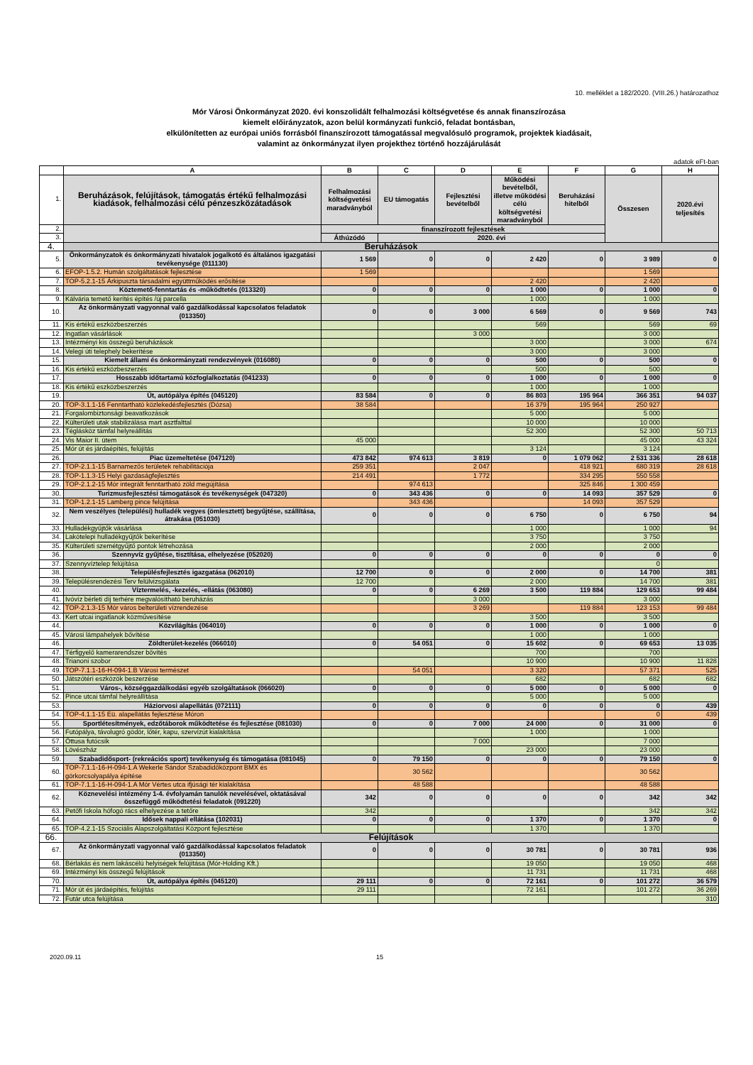10. melléklet a 182/2020. (VIII.26.) határozathoz
Mór Városi Önkormányzat 2020. évi konszolidált felhalmozási költségvetése és annak finanszírozása
kiemelt előirányzatok, azon belül kormányzati funkció, feladat bontásban,
elkülönítetten az európai uniós forrásból finanszírozott támogatással megvalósuló programok, projektek kiadásait,
valamint az önkormányzat ilyen projekthez történő hozzájárulását
adatok eFt-ban
| | A | B | C | D | E | F | G | H |
| --- | --- | --- | --- | --- | --- | --- | --- | --- |
| 1. | Beruházások, felújítások, támogatás értékű felhalmozási kiadások, felhalmozási célú pénzeszközátadások | Felhalmozási költségvetési maradványból | EU támogatás | Fejlesztési bevételből | Működési bevételből, illetve működési célú költségvetési maradványból | Beruházási hitelből | Összesen | 2020.évi teljesítés |
| 2. | | finanszírozott fejlesztések | | | | | | |
| 3. | | Áthúzódó | 2020. évi | | | | | |
| 4. | Beruházások | | | | | | | |
| 5. | Önkormányzatok és önkormányzati hivatalok jogalkotó és általános igazgatási tevékenysége (011130) | 1 569 | 0 | 0 | 2 420 | 0 | 3 989 | 0 |
| 6. | EFOP-1.5.2. Humán szolgáltatások fejlesztése | 1 569 | | | | | 1 569 | |
| 7. | TOP-5.2.1-15 Árkipuszta társadalmi együttműködés erősítése | | | | 2 420 | | 2 420 | |
| 8. | Köztemető-fenntartás és -működtetés (013320) | 0 | 0 | 0 | 1 000 | 0 | 1 000 | 0 |
| 9. | Kálvária temető kerítés építés /új parcella | | | | 1 000 | | 1 000 | |
| 10. | Az önkormányzati vagyonnal való gazdálkodással kapcsolatos feladatok (013350) | 0 | 0 | 3 000 | 6 569 | 0 | 9 569 | 743 |
| 11. | Kis értékű eszközbeszerzés | | | | 569 | | 569 | 69 |
| 12. | Ingatlan vásárlások | | | 3 000 | | | 3 000 | |
| 13. | Intézményi kis összegű beruházások | | | | 3 000 | | 3 000 | 674 |
| 14. | Velegi úti telephely bekerítése | | | | 3 000 | | 3 000 | |
| 15. | Kiemelt állami és önkormányzati rendezvények (016080) | 0 | 0 | 0 | 500 | 0 | 500 | 0 |
| 16. | Kis értékű eszközbeszerzés | | | | 500 | | 500 | |
| 17. | Hosszabb időtartamú közfoglalkoztatás (041233) | 0 | 0 | 0 | 1 000 | 0 | 1 000 | 0 |
| 18. | Kis értékű eszközbeszerzés | | | | 1 000 | | 1 000 | |
| 19. | Út, autópálya építés (045120) | 83 584 | 0 | 0 | 86 803 | 195 964 | 366 351 | 94 037 |
| 20. | TOP-3.1.1-16 Fenntartható közlekedésfejlesztés (Dózsa) | 38 584 | | | 16 379 | 195 964 | 250 927 | |
| 21. | Forgalombiztonsági beavatkozások | | | | 5 000 | | 5 000 | |
| 22. | Külterületi utak stabilizálása mart asztfalttal | | | | 10 000 | | 10 000 | |
| 23. | Téglásköz támfal helyreállítás | | | | 52 300 | | 52 300 | 50 713 |
| 24. | Vis Maior II. ütem | 45 000 | | | | | 45 000 | 43 324 |
| 25. | Mór út és járdaépítés, felújítás | | | | 3 124 | | 3 124 | |
| 26. | Piac üzemeltetése (047120) | 473 842 | 974 613 | 3 819 | 0 | 1 079 062 | 2 531 336 | 28 618 |
| 27. | TOP-2.1.1-15 Barnamezős területek rehabilitációja | 259 351 | | 2 047 | | 418 921 | 680 319 | 28 618 |
| 28. | TOP-1.1.3-15 Helyi gazdaságfejlesztés | 214 491 | | 1 772 | | 334 295 | 550 558 | |
| 29. | TOP-2.1.2-15 Mór integrált fenntartható zöld megújítása | | 974 613 | | | 325 846 | 1 300 459 | |
| 30. | Turizmusfejlesztési támogatások és tevékenységek (047320) | 0 | 343 436 | 0 | 0 | 14 093 | 357 529 | 0 |
| 31. | TOP-1.2.1-15 Lamberg pince felújítása | | 343 436 | | | 14 093 | 357 529 | |
| 32. | Nem veszélyes (települési) hulladék vegyes (ömlesztett) begyűjtése, szállítása, átrakása (051030) | 0 | 0 | 0 | 6 750 | 0 | 6 750 | 94 |
| 33. | Hulladékgyűjtők vásárlása | | | | 1 000 | | 1 000 | 94 |
| 34. | Lakótelepi hulladékgyűjtők bekerítése | | | | 3 750 | | 3 750 | |
| 35. | Külterületi szemétgyűjtő pontok létrehozása | | | | 2 000 | | 2 000 | |
| 36. | Szennyvíz gyűjtése, tisztítása, elhelyezése (052020) | 0 | 0 | 0 | 0 | 0 | 0 | 0 |
| 37. | Szennyvíztelep felújítása | | | | | | 0 | |
| 38. | Településfejlesztés igazgatása (062010) | 12 700 | 0 | 0 | 2 000 | 0 | 14 700 | 381 |
| 39. | Településrendezési Terv felülvizsgálata | 12 700 | | | 2 000 | | 14 700 | 381 |
| 40. | Víztermelés, -kezelés, -ellátás (063080) | 0 | 0 | 6 269 | 3 500 | 119 884 | 129 653 | 99 484 |
| 41. | Ivóvíz bérleti díj terhére megvalósítható beruházás | | | 3 000 | | | 3 000 | |
| 42. | TOP-2.1.3-15 Mór város belterületi vízrendezése | | | 3 269 | | 119 884 | 123 153 | 99 484 |
| 43. | Kert utcai ingatlanok közművesítése | | | | 3 500 | | 3 500 | |
| 44. | Közvilágítás (064010) | 0 | 0 | 0 | 1 000 | 0 | 1 000 | 0 |
| 45. | Városi lámpahelyek bővítése | | | | 1 000 | | 1 000 | |
| 46. | Zöldterület-kezelés (066010) | 0 | 54 051 | 0 | 15 602 | 0 | 69 653 | 13 035 |
| 47. | Térfigyelő kamerarendszer bővítés | | | | 700 | | 700 | |
| 48. | Trianoni szobor | | | | 10 900 | | 10 900 | 11 828 |
| 49. | TOP-7.1.1-16-H-094-1.B Városi természet | | 54 051 | | 3 320 | | 57 371 | 525 |
| 50. | Játszótéri eszközök beszerzése | | | | 682 | | 682 | 682 |
| 51. | Város-, községgazdálkodási egyéb szolgáltatások (066020) | 0 | 0 | 0 | 5 000 | 0 | 5 000 | 0 |
| 52. | Pince utcai támfal helyreállítása | | | | 5 000 | | 5 000 | |
| 53. | Háziorvosi alapellátás (072111) | 0 | 0 | 0 | 0 | 0 | 0 | 439 |
| 54. | TOP-4.1.1-15 Eü. alapellátás fejlesztése Móron | | | | | | 0 | 439 |
| 55. | Sportlétesítmények, edzőtáborok működtetése és fejlesztése (081030) | 0 | 0 | 7 000 | 24 000 | 0 | 31 000 | 0 |
| 56. | Futópálya, távolugró gödör, lőtér, kapu, szervízút kialakítása | | | | 1 000 | | 1 000 | |
| 57. | Öttusa futócsík | | | 7 000 | | | 7 000 | |
| 58. | Lövészház | | | | 23 000 | | 23 000 | |
| 59. | Szabadidősport- (rekreációs sport) tevékenység és támogatása (081045) | 0 | 79 150 | 0 | 0 | 0 | 79 150 | 0 |
| 60. | TOP-7.1.1-16-H-094-1.A Wekerle Sándor Szabadidőközpont BMX és görkorcsolyapálya építése | | 30 562 | | | | 30 562 | |
| 61. | TOP-7.1.1-16-H-094-1.A Mór Vértes utca ifjúsági tér kialakítása | | 48 588 | | | | 48 588 | |
| 62. | Köznevelési intézmény 1-4. évfolyamán tanulók nevelésével, oktatásával összefüggő működtetési feladatok (091220) | 342 | 0 | 0 | 0 | 0 | 342 | 342 |
| 63. | Petőfi Iskola hófogó rács elhelyezése a tetőre | 342 | | | | | 342 | 342 |
| 64. | Idősek nappali ellátása (102031) | 0 | 0 | 0 | 1 370 | 0 | 1 370 | 0 |
| 65. | TOP-4.2.1-15 Szociális Alapszolgáltatási Központ fejlesztése | | | | 1 370 | | 1 370 | |
| 66. | Felújítások | | | | | | | |
| 67. | Az önkormányzati vagyonnal való gazdálkodással kapcsolatos feladatok (013350) | 0 | 0 | 0 | 30 781 | 0 | 30 781 | 936 |
| 68. | Bérlakás és nem lakáscélú helyiségek felújítása (Mór-Holding Kft.) | | | | 19 050 | | 19 050 | 468 |
| 69. | Intézményi kis összegű felújítások | | | | 11 731 | | 11 731 | 468 |
| 70. | Út, autópálya építés (045120) | 29 111 | 0 | 0 | 72 161 | 0 | 101 272 | 36 579 |
| 71. | Mór út és járdaépítés, felújítás | 29 111 | | | 72 161 | | 101 272 | 36 269 |
| 72. | Futár utca felújítása | | | | | | | 310 |
2020.09.11 15